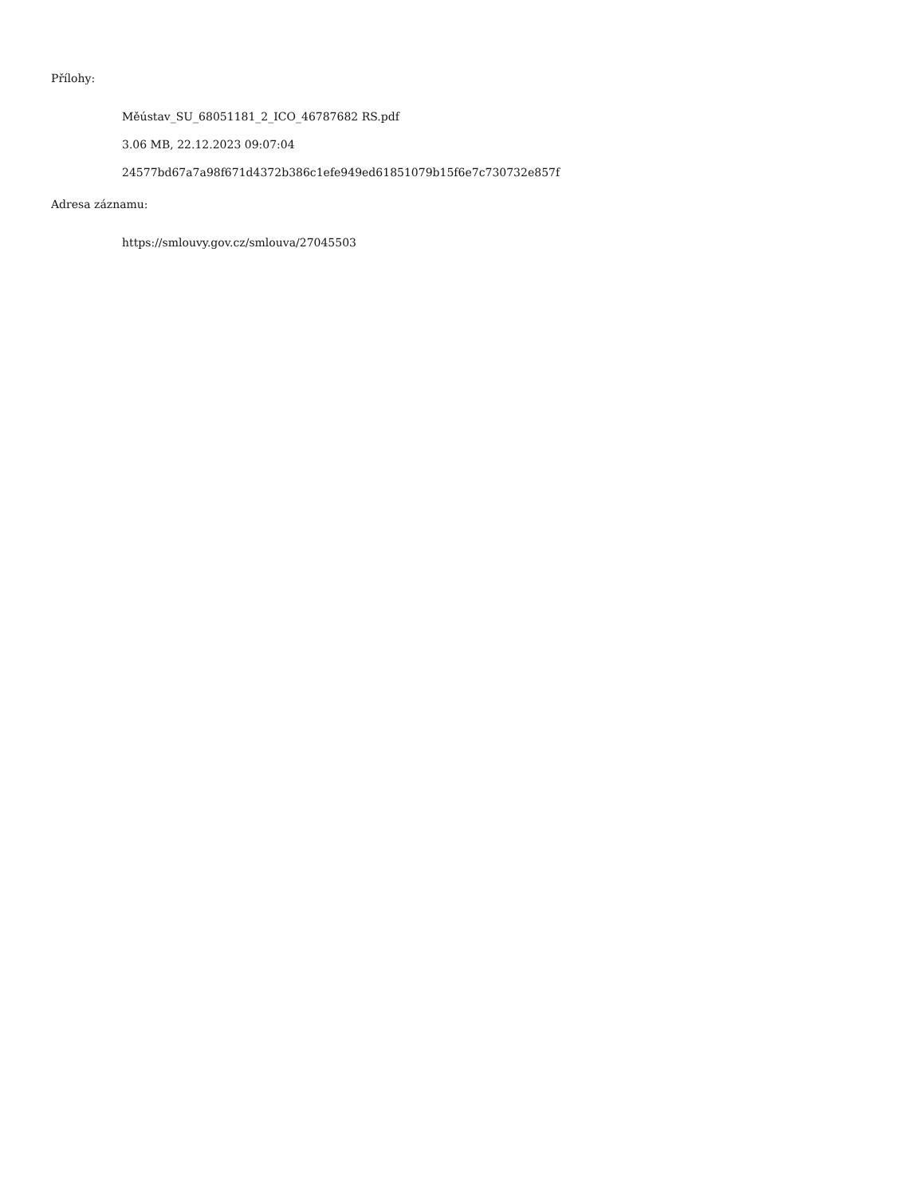Přílohy:
Měústav_SU_68051181_2_ICO_46787682 RS.pdf
3.06 MB, 22.12.2023 09:07:04
24577bd67a7a98f671d4372b386c1efe949ed61851079b15f6e7c730732e857f
Adresa záznamu:
https://smlouvy.gov.cz/smlouva/27045503